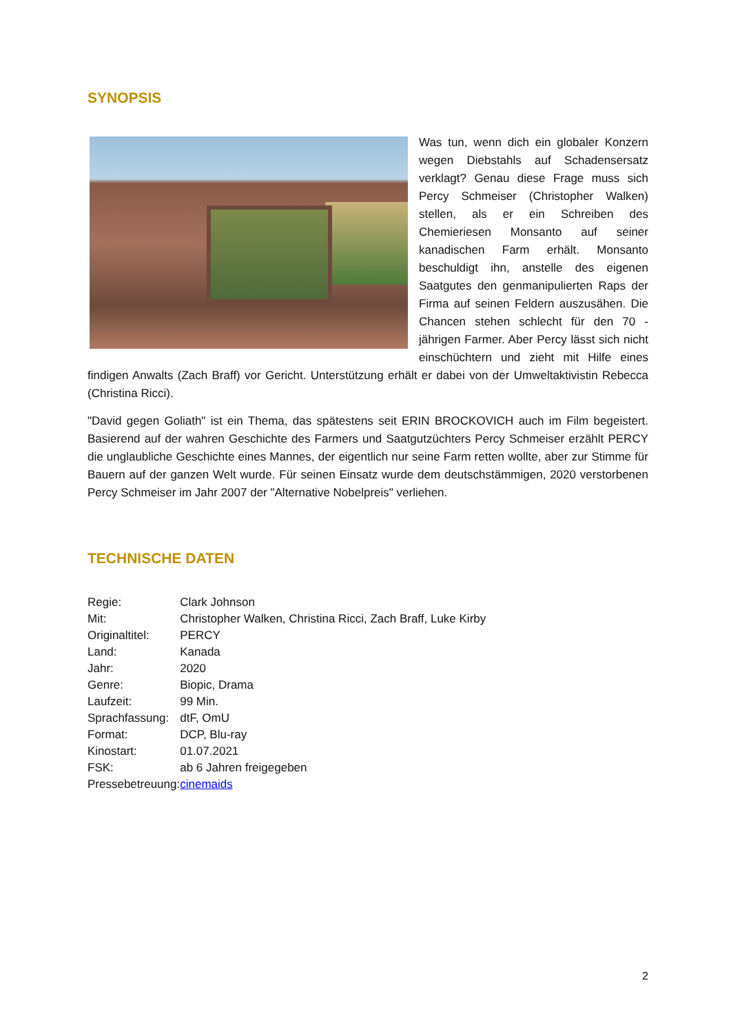SYNOPSIS
Was tun, wenn dich ein globaler Konzern wegen Diebstahls auf Schadensersatz verklagt? Genau diese Frage muss sich Percy Schmeiser (Christopher Walken) stellen, als er ein Schreiben des Chemieriesen Monsanto auf seiner kanadischen Farm erhält. Monsanto beschuldigt ihn, anstelle des eigenen Saatgutes den genmanipulierten Raps der Firma auf seinen Feldern auszusähen. Die Chancen stehen schlecht für den 70 -jährigen Farmer. Aber Percy lässt sich nicht einschüchtern und zieht mit Hilfe eines findigen Anwalts (Zach Braff) vor Gericht. Unterstützung erhält er dabei von der Umweltaktivistin Rebecca (Christina Ricci).
"David gegen Goliath" ist ein Thema, das spätestens seit ERIN BROCKOVICH auch im Film begeistert. Basierend auf der wahren Geschichte des Farmers und Saatgutzüchters Percy Schmeiser erzählt PERCY die unglaubliche Geschichte eines Mannes, der eigentlich nur seine Farm retten wollte, aber zur Stimme für Bauern auf der ganzen Welt wurde. Für seinen Einsatz wurde dem deutschstämmigen, 2020 verstorbenen Percy Schmeiser im Jahr 2007 der "Alternative Nobelpreis" verliehen.
TECHNISCHE DATEN
| Regie: | Clark Johnson |
| Mit: | Christopher Walken, Christina Ricci, Zach Braff, Luke Kirby |
| Originaltitel: | PERCY |
| Land: | Kanada |
| Jahr: | 2020 |
| Genre: | Biopic, Drama |
| Laufzeit: | 99 Min. |
| Sprachfassung: | dtF, OmU |
| Format: | DCP, Blu-ray |
| Kinostart: | 01.07.2021 |
| FSK: | ab 6 Jahren freigegeben |
| Pressebetreuung: | cinemaids |
2